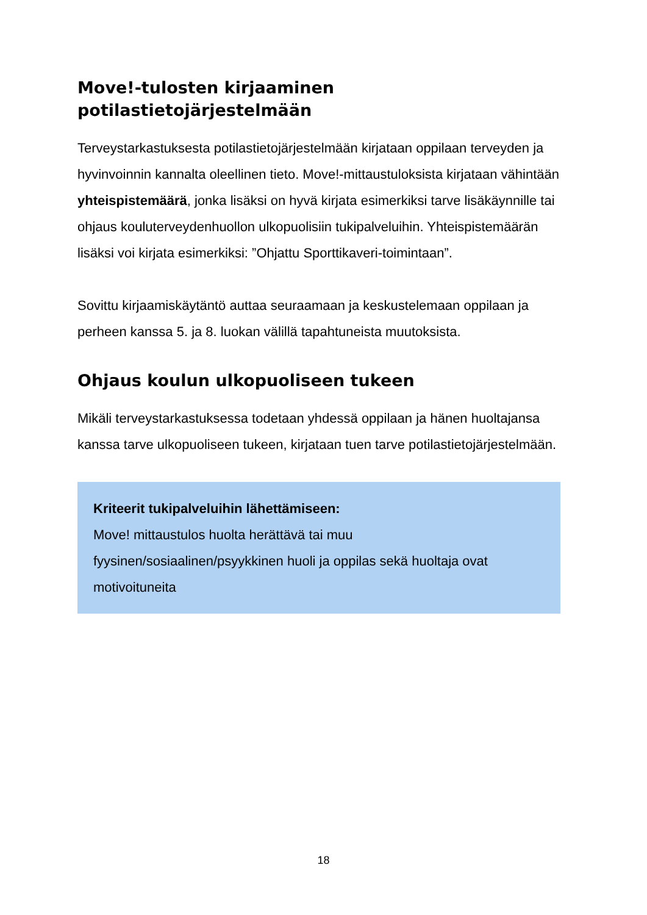Move!-tulosten kirjaaminen
potilastietojärjestelmään
Terveystarkastuksesta potilastietojärjestelmään kirjataan oppilaan terveyden ja hyvinvoinnin kannalta oleellinen tieto. Move!-mittaustuloksista kirjataan vähintään yhteispistemäärä, jonka lisäksi on hyvä kirjata esimerkiksi tarve lisäkäynnille tai ohjaus kouluterveydenhuollon ulkopuolisiin tukipalveluihin. Yhteispistemäärän lisäksi voi kirjata esimerkiksi: ”Ohjattu Sporttikaveri-toimintaan”.
Sovittu kirjaamiskäytäntö auttaa seuraamaan ja keskustelemaan oppilaan ja perheen kanssa 5. ja 8. luokan välillä tapahtuneista muutoksista.
Ohjaus koulun ulkopuoliseen tukeen
Mikäli terveystarkastuksessa todetaan yhdessä oppilaan ja hänen huoltajansa kanssa tarve ulkopuoliseen tukeen, kirjataan tuen tarve potilastietojärjestelmään.
Kriteerit tukipalveluihin lähettämiseen:
Move! mittaustulos huolta herättävä tai muu fyysinen/sosiaalinen/psyykkinen huoli ja oppilas sekä huoltaja ovat motivoituneita
18